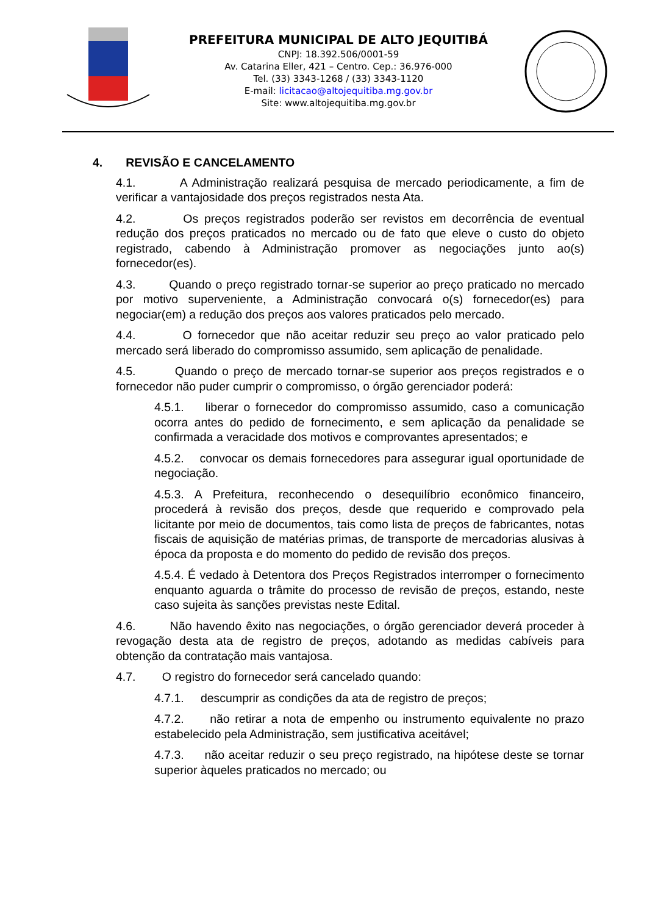PREFEITURA MUNICIPAL DE ALTO JEQUITIBÁ
CNPJ: 18.392.506/0001-59
Av. Catarina Eller, 421 – Centro. Cep.: 36.976-000
Tel. (33) 3343-1268 / (33) 3343-1120
E-mail: licitacao@altojequitiba.mg.gov.br
Site: www.altojequitiba.mg.gov.br
4. REVISÃO E CANCELAMENTO
4.1. A Administração realizará pesquisa de mercado periodicamente, a fim de verificar a vantajosidade dos preços registrados nesta Ata.
4.2. Os preços registrados poderão ser revistos em decorrência de eventual redução dos preços praticados no mercado ou de fato que eleve o custo do objeto registrado, cabendo à Administração promover as negociações junto ao(s) fornecedor(es).
4.3. Quando o preço registrado tornar-se superior ao preço praticado no mercado por motivo superveniente, a Administração convocará o(s) fornecedor(es) para negociar(em) a redução dos preços aos valores praticados pelo mercado.
4.4. O fornecedor que não aceitar reduzir seu preço ao valor praticado pelo mercado será liberado do compromisso assumido, sem aplicação de penalidade.
4.5. Quando o preço de mercado tornar-se superior aos preços registrados e o fornecedor não puder cumprir o compromisso, o órgão gerenciador poderá:
4.5.1. liberar o fornecedor do compromisso assumido, caso a comunicação ocorra antes do pedido de fornecimento, e sem aplicação da penalidade se confirmada a veracidade dos motivos e comprovantes apresentados; e
4.5.2. convocar os demais fornecedores para assegurar igual oportunidade de negociação.
4.5.3. A Prefeitura, reconhecendo o desequilíbrio econômico financeiro, procederá à revisão dos preços, desde que requerido e comprovado pela licitante por meio de documentos, tais como lista de preços de fabricantes, notas fiscais de aquisição de matérias primas, de transporte de mercadorias alusivas à época da proposta e do momento do pedido de revisão dos preços.
4.5.4. É vedado à Detentora dos Preços Registrados interromper o fornecimento enquanto aguarda o trâmite do processo de revisão de preços, estando, neste caso sujeita às sanções previstas neste Edital.
4.6. Não havendo êxito nas negociações, o órgão gerenciador deverá proceder à revogação desta ata de registro de preços, adotando as medidas cabíveis para obtenção da contratação mais vantajosa.
4.7. O registro do fornecedor será cancelado quando:
4.7.1. descumprir as condições da ata de registro de preços;
4.7.2. não retirar a nota de empenho ou instrumento equivalente no prazo estabelecido pela Administração, sem justificativa aceitável;
4.7.3. não aceitar reduzir o seu preço registrado, na hipótese deste se tornar superior àqueles praticados no mercado; ou